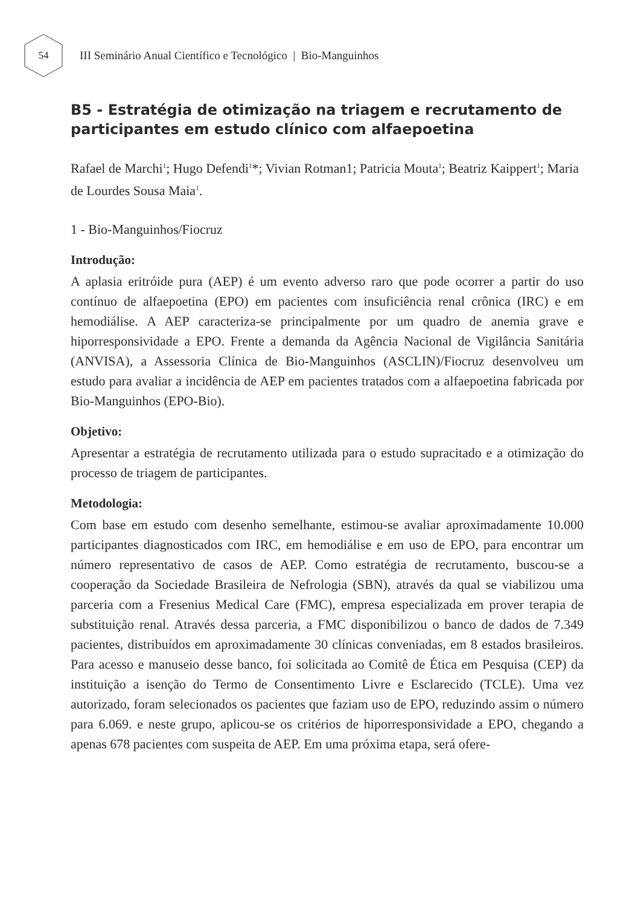54
III Seminário Anual Científico e Tecnológico | Bio-Manguinhos
B5 - Estratégia de otimização na triagem e recrutamento de participantes em estudo clínico com alfaepoetina
Rafael de Marchi<sup>1</sup>; Hugo Defendi<sup>1</sup>*; Vivian Rotman1; Patricia Mouta<sup>1</sup>; Beatriz Kaippert<sup>1</sup>; Maria de Lourdes Sousa Maia<sup>1</sup>.
1 - Bio-Manguinhos/Fiocruz
Introdução:
A aplasia eritróide pura (AEP) é um evento adverso raro que pode ocorrer a partir do uso contínuo de alfaepoetina (EPO) em pacientes com insuficiência renal crônica (IRC) e em hemodiálise. A AEP caracteriza-se principalmente por um quadro de anemia grave e hiporresponsividade a EPO. Frente a demanda da Agência Nacional de Vigilância Sanitária (ANVISA), a Assessoria Clínica de Bio-Manguinhos (ASCLIN)/Fiocruz desenvolveu um estudo para avaliar a incidência de AEP em pacientes tratados com a alfaepoetina fabricada por Bio-Manguinhos (EPO-Bio).
Objetivo:
Apresentar a estratégia de recrutamento utilizada para o estudo supracitado e a otimização do processo de triagem de participantes.
Metodologia:
Com base em estudo com desenho semelhante, estimou-se avaliar aproximadamente 10.000 participantes diagnosticados com IRC, em hemodiálise e em uso de EPO, para encontrar um número representativo de casos de AEP. Como estratégia de recrutamento, buscou-se a cooperação da Sociedade Brasileira de Nefrologia (SBN), através da qual se viabilizou uma parceria com a Fresenius Medical Care (FMC), empresa especializada em prover terapia de substituição renal. Através dessa parceria, a FMC disponibilizou o banco de dados de 7.349 pacientes, distribuídos em aproximadamente 30 clínicas conveniadas, em 8 estados brasileiros. Para acesso e manuseio desse banco, foi solicitada ao Comitê de Ética em Pesquisa (CEP) da instituição a isenção do Termo de Consentimento Livre e Esclarecido (TCLE). Uma vez autorizado, foram selecionados os pacientes que faziam uso de EPO, reduzindo assim o número para 6.069. e neste grupo, aplicou-se os critérios de hiporresponsividade a EPO, chegando a apenas 678 pacientes com suspeita de AEP. Em uma próxima etapa, será ofere-